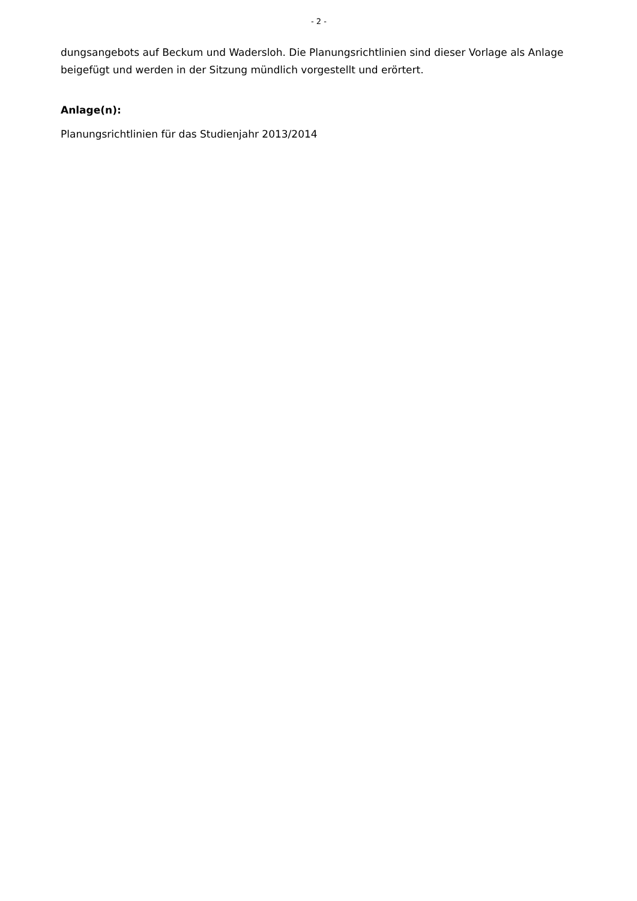- 2 -
dungsangebots auf Beckum und Wadersloh. Die Planungsrichtlinien sind dieser Vorlage als Anlage beigefügt und werden in der Sitzung mündlich vorgestellt und erörtert.
Anlage(n):
Planungsrichtlinien für das Studienjahr 2013/2014